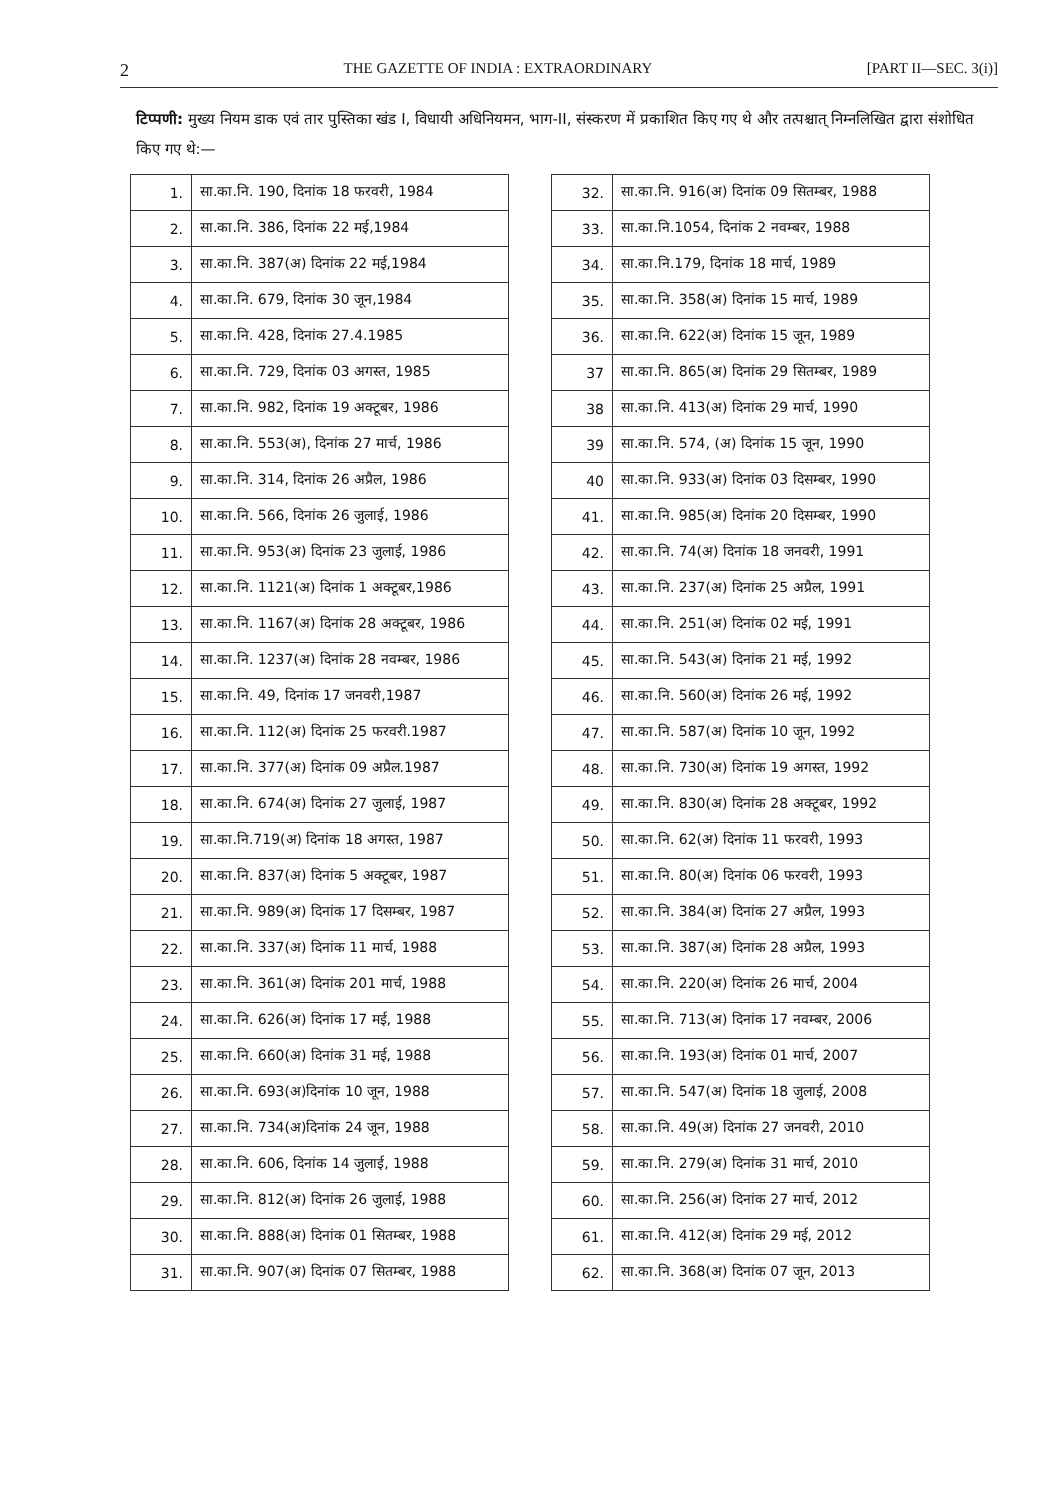2 THE GAZETTE OF INDIA : EXTRAORDINARY [PART II—SEC. 3(i)]
टिप्पणी: मुख्य नियम डाक एवं तार पुस्तिका खंड I, विधायी अधिनियमन, भाग-II, संस्करण में प्रकाशित किए गए थे और तत्पश्चात् निम्नलिखित द्वारा संशोधित किए गए थे:—
| 1. | सा.का.नि. 190, दिनांक 18 फरवरी, 1984 |
| 2. | सा.का.नि. 386, दिनांक 22 मई,1984 |
| 3. | सा.का.नि. 387(अ) दिनांक 22 मई,1984 |
| 4. | सा.का.नि. 679, दिनांक 30 जून,1984 |
| 5. | सा.का.नि. 428, दिनांक 27.4.1985 |
| 6. | सा.का.नि. 729, दिनांक 03 अगस्त, 1985 |
| 7. | सा.का.नि. 982, दिनांक 19 अक्टूबर, 1986 |
| 8. | सा.का.नि. 553(अ), दिनांक 27 मार्च, 1986 |
| 9. | सा.का.नि. 314, दिनांक 26 अप्रैल, 1986 |
| 10. | सा.का.नि. 566, दिनांक 26 जुलाई, 1986 |
| 11. | सा.का.नि. 953(अ) दिनांक 23 जुलाई, 1986 |
| 12. | सा.का.नि. 1121(अ) दिनांक 1 अक्टूबर,1986 |
| 13. | सा.का.नि. 1167(अ) दिनांक 28 अक्टूबर, 1986 |
| 14. | सा.का.नि. 1237(अ) दिनांक 28 नवम्बर, 1986 |
| 15. | सा.का.नि. 49, दिनांक 17 जनवरी,1987 |
| 16. | सा.का.नि. 112(अ) दिनांक 25 फरवरी.1987 |
| 17. | सा.का.नि. 377(अ) दिनांक 09 अप्रैल.1987 |
| 18. | सा.का.नि. 674(अ) दिनांक 27 जुलाई, 1987 |
| 19. | सा.का.नि.719(अ) दिनांक 18 अगस्त, 1987 |
| 20. | सा.का.नि. 837(अ) दिनांक 5 अक्टूबर, 1987 |
| 21. | सा.का.नि. 989(अ) दिनांक 17 दिसम्बर, 1987 |
| 22. | सा.का.नि. 337(अ) दिनांक 11 मार्च, 1988 |
| 23. | सा.का.नि. 361(अ) दिनांक 201 मार्च, 1988 |
| 24. | सा.का.नि. 626(अ) दिनांक 17 मई, 1988 |
| 25. | सा.का.नि. 660(अ) दिनांक 31 मई, 1988 |
| 26. | सा.का.नि. 693(अ)दिनांक 10 जून, 1988 |
| 27. | सा.का.नि. 734(अ)दिनांक 24 जून, 1988 |
| 28. | सा.का.नि. 606, दिनांक 14 जुलाई, 1988 |
| 29. | सा.का.नि. 812(अ) दिनांक 26 जुलाई, 1988 |
| 30. | सा.का.नि. 888(अ) दिनांक 01 सितम्बर, 1988 |
| 31. | सा.का.नि. 907(अ) दिनांक 07 सितम्बर, 1988 |
| 32. | सा.का.नि. 916(अ) दिनांक 09 सितम्बर, 1988 |
| 33. | सा.का.नि.1054, दिनांक 2 नवम्बर, 1988 |
| 34. | सा.का.नि.179, दिनांक 18 मार्च, 1989 |
| 35. | सा.का.नि. 358(अ) दिनांक 15 मार्च, 1989 |
| 36. | सा.का.नि. 622(अ) दिनांक 15 जून, 1989 |
| 37 | सा.का.नि. 865(अ) दिनांक 29 सितम्बर, 1989 |
| 38 | सा.का.नि. 413(अ) दिनांक 29 मार्च, 1990 |
| 39 | सा.का.नि. 574, (अ) दिनांक 15 जून, 1990 |
| 40 | सा.का.नि. 933(अ) दिनांक 03 दिसम्बर, 1990 |
| 41. | सा.का.नि. 985(अ) दिनांक 20 दिसम्बर, 1990 |
| 42. | सा.का.नि. 74(अ) दिनांक 18 जनवरी, 1991 |
| 43. | सा.का.नि. 237(अ) दिनांक 25 अप्रैल, 1991 |
| 44. | सा.का.नि. 251(अ) दिनांक 02 मई, 1991 |
| 45. | सा.का.नि. 543(अ) दिनांक 21 मई, 1992 |
| 46. | सा.का.नि. 560(अ) दिनांक 26 मई, 1992 |
| 47. | सा.का.नि. 587(अ) दिनांक 10 जून, 1992 |
| 48. | सा.का.नि. 730(अ) दिनांक 19 अगस्त, 1992 |
| 49. | सा.का.नि. 830(अ) दिनांक 28 अक्टूबर, 1992 |
| 50. | सा.का.नि. 62(अ) दिनांक 11 फरवरी, 1993 |
| 51. | सा.का.नि. 80(अ) दिनांक 06 फरवरी, 1993 |
| 52. | सा.का.नि. 384(अ) दिनांक 27 अप्रैल, 1993 |
| 53. | सा.का.नि. 387(अ) दिनांक 28 अप्रैल, 1993 |
| 54. | सा.का.नि. 220(अ) दिनांक 26 मार्च, 2004 |
| 55. | सा.का.नि. 713(अ) दिनांक 17 नवम्बर, 2006 |
| 56. | सा.का.नि. 193(अ) दिनांक 01 मार्च, 2007 |
| 57. | सा.का.नि. 547(अ) दिनांक 18 जुलाई, 2008 |
| 58. | सा.का.नि. 49(अ) दिनांक 27 जनवरी, 2010 |
| 59. | सा.का.नि. 279(अ) दिनांक 31 मार्च, 2010 |
| 60. | सा.का.नि. 256(अ) दिनांक 27 मार्च, 2012 |
| 61. | सा.का.नि. 412(अ) दिनांक 29 मई, 2012 |
| 62. | सा.का.नि. 368(अ) दिनांक 07 जून, 2013 |